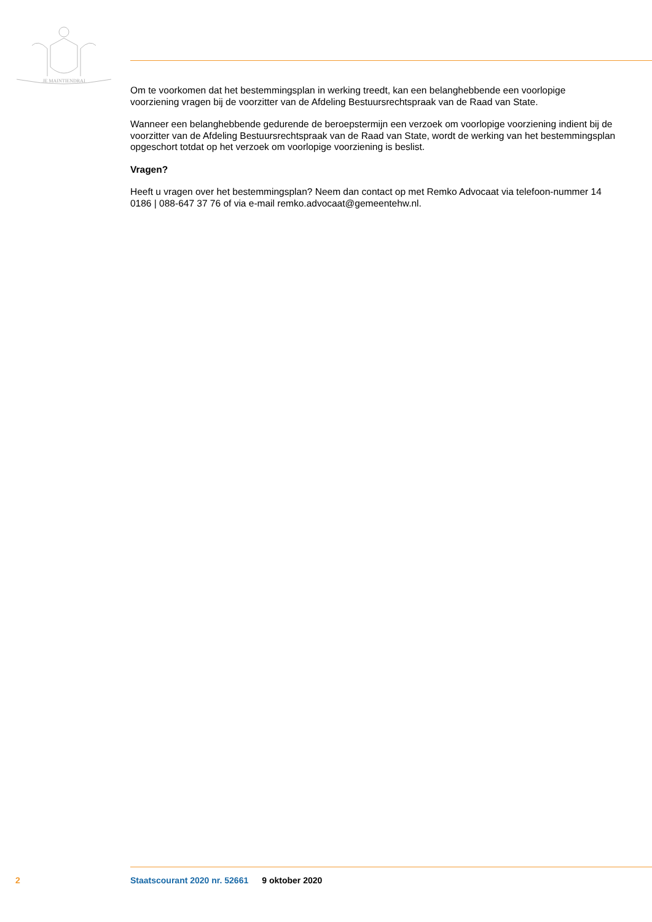JE MAINTIENDRAI
Om te voorkomen dat het bestemmingsplan in werking treedt, kan een belanghebbende een voorlopige voorziening vragen bij de voorzitter van de Afdeling Bestuursrechtspraak van de Raad van State.
Wanneer een belanghebbende gedurende de beroepstermijn een verzoek om voorlopige voorziening indient bij de voorzitter van de Afdeling Bestuursrechtspraak van de Raad van State, wordt de werking van het bestemmingsplan opgeschort totdat op het verzoek om voorlopige voorziening is beslist.
Vragen?
Heeft u vragen over het bestemmingsplan? Neem dan contact op met Remko Advocaat via telefoon-nummer 14 0186 | 088-647 37 76 of via e-mail remko.advocaat@gemeentehw.nl.
2 Staatscourant 2020 nr. 52661 9 oktober 2020